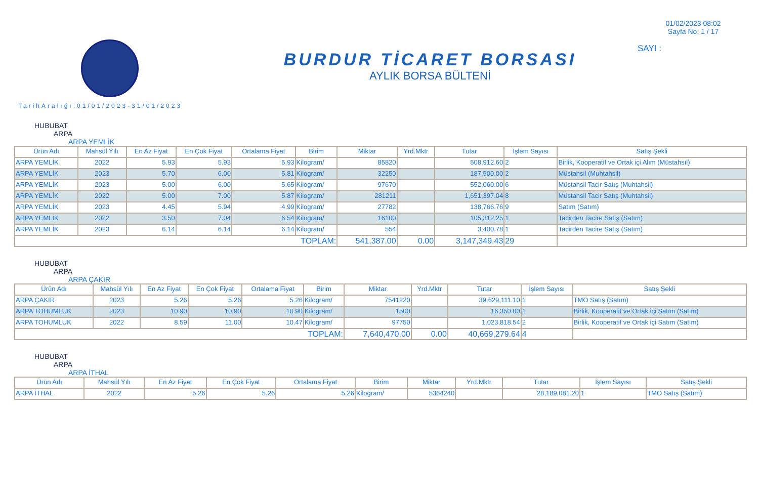BURDUR TİCARET BORSASI
AYLIK BORSA BÜLTENİ
01/02/2023 08:02
Sayfa No: 1 / 17
SAYI :
TarihAralığı:01/01/2023-31/01/2023
HUBUBAT
ARPA
ARPA YEMLİK
| Ürün Adı | Mahsül Yılı | En Az Fiyat | En Çok Fiyat | Ortalama Fiyat | Birim | Miktar | Yrd.Mktr | Tutar | İşlem Sayısı | Satış Şekli |
| --- | --- | --- | --- | --- | --- | --- | --- | --- | --- | --- |
| ARPA YEMLİK | 2022 | 5.93 | 5.93 | 5.93 | Kilogram/ | 85820 | | 508,912.60 | 2 | Birlik, Kooperatif ve Ortak içi Alım (Müstahsıl) |
| ARPA YEMLİK | 2023 | 5.70 | 6.00 | 5.81 | Kilogram/ | 32250 | | 187,500.00 | 2 | Müstahsil (Muhtahsil) |
| ARPA YEMLİK | 2023 | 5.00 | 6.00 | 5.65 | Kilogram/ | 97670 | | 552,060.00 | 6 | Müstahsil Tacir Satış (Muhtahsil) |
| ARPA YEMLİK | 2022 | 5.00 | 7.00 | 5.87 | Kilogram/ | 281211 | | 1,651,397.04 | 8 | Müstahsil Tacir Satış (Muhtahsil) |
| ARPA YEMLİK | 2023 | 4.45 | 5.94 | 4.99 | Kilogram/ | 27782 | | 138,766.76 | 9 | Satım (Satım) |
| ARPA YEMLİK | 2022 | 3.50 | 7.04 | 6.54 | Kilogram/ | 16100 | | 105,312.25 | 1 | Tacirden Tacire Satış (Satım) |
| ARPA YEMLİK | 2023 | 6.14 | 6.14 | 6.14 | Kilogram/ | 554 | | 3,400.78 | 1 | Tacirden Tacire Satış (Satım) |
| TOPLAM: | | | | | | 541,387.00 | 0.00 | 3,147,349.43 | 29 | |
HUBUBAT
ARPA
ARPA ÇAKIR
| Ürün Adı | Mahsül Yılı | En Az Fiyat | En Çok Fiyat | Ortalama Fiyat | Birim | Miktar | Yrd.Mktr | Tutar | İşlem Sayısı | Satış Şekli |
| --- | --- | --- | --- | --- | --- | --- | --- | --- | --- | --- |
| ARPA ÇAKIR | 2023 | 5.26 | 5.26 | 5.26 | Kilogram/ | 7541220 | | 39,629,111.10 | 1 | TMO Satış (Satım) |
| ARPA TOHUMLUK | 2023 | 10.90 | 10.90 | 10.90 | Kilogram/ | 1500 | | 16,350.00 | 1 | Birlik, Kooperatif ve Ortak içi Satım (Satım) |
| ARPA TOHUMLUK | 2022 | 8.59 | 11.00 | 10.47 | Kilogram/ | 97750 | | 1,023,818.54 | 2 | Birlik, Kooperatif ve Ortak içi Satım (Satım) |
| TOPLAM: | | | | | | 7,640,470.00 | 0.00 | 40,669,279.64 | 4 | |
HUBUBAT
ARPA
ARPA İTHAL
| Ürün Adı | Mahsül Yılı | En Az Fiyat | En Çok Fiyat | Ortalama Fiyat | Birim | Miktar | Yrd.Mktr | Tutar | İşlem Sayısı | Satış Şekli |
| --- | --- | --- | --- | --- | --- | --- | --- | --- | --- | --- |
| ARPA İTHAL | 2022 | 5.26 | 5.26 | 5.26 | Kilogram/ | 5364240 | | 28,189,081.20 | 1 | TMO Satış (Satım) |